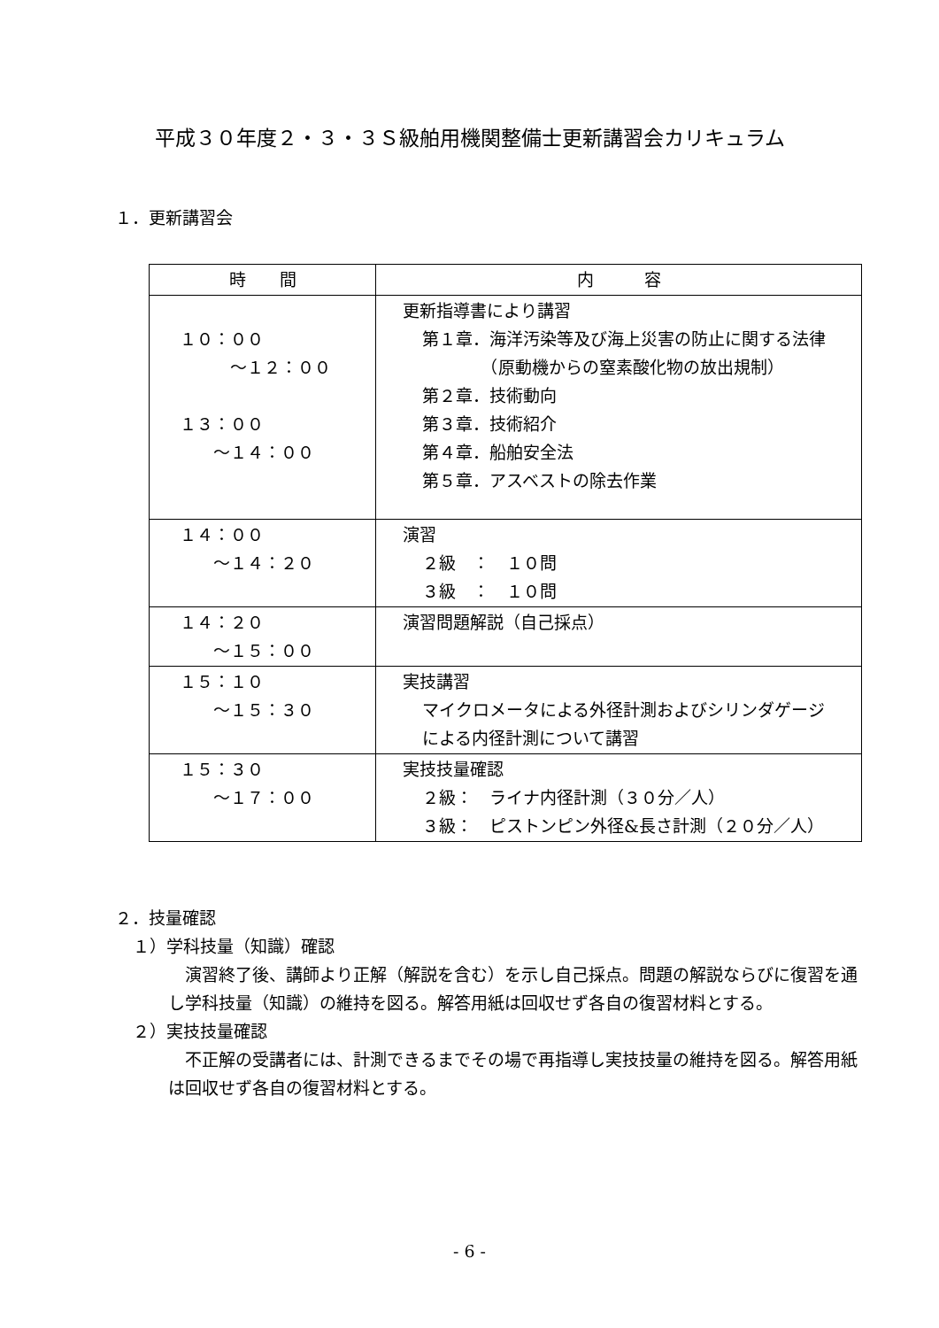平成３０年度２・３・３Ｓ級舶用機関整備士更新講習会カリキュラム
１．更新講習会
| 時 間 | 内 容 |
| --- | --- |
| １０：００ ～１２：００ １３：００ ～１４：００ | 更新指導書により講習 第１章．海洋汚染等及び海上災害の防止に関する法律 （原動機からの窒素酸化物の放出規制） 第２章．技術動向 第３章．技術紹介 第４章．船舶安全法 第５章．アスベストの除去作業 |
| １４：００ ～１４：２０ | 演習 ２級 ： １０問 ３級 ： １０問 |
| １４：２０ ～１５：００ | 演習問題解説（自己採点） |
| １５：１０ ～１５：３０ | 実技講習 マイクロメータによる外径計測およびシリンダゲージ による内径計測について講習 |
| １５：３０ ～１７：００ | 実技技量確認 ２級： ライナ内径計測（３０分／人） ３級： ピストンピン外径&長さ計測（２０分／人） |
２．技量確認
１）学科技量（知識）確認
　演習終了後、講師より正解（解説を含む）を示し自己採点。問題の解説ならびに復習を通し学科技量（知識）の維持を図る。解答用紙は回収せず各自の復習材料とする。
２）実技技量確認
　不正解の受講者には、計測できるまでその場で再指導し実技技量の維持を図る。解答用紙は回収せず各自の復習材料とする。
- 6 -